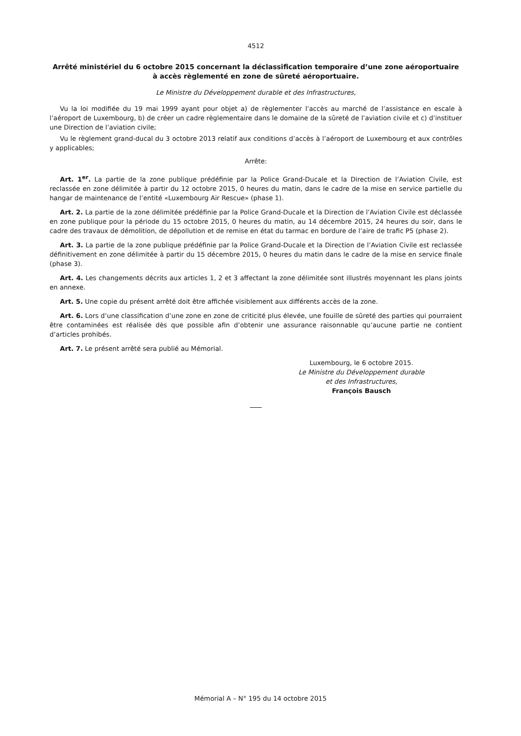4512
Arrêté ministériel du 6 octobre 2015 concernant la déclassification temporaire d’une zone aéroportuaire à accès règlementé en zone de sûreté aéroportuaire.
Le Ministre du Développement durable et des Infrastructures,
Vu la loi modifiée du 19 mai 1999 ayant pour objet a) de règlementer l’accès au marché de l’assistance en escale à l’aéroport de Luxembourg, b) de créer un cadre règlementaire dans le domaine de la sûreté de l’aviation civile et c) d’instituer une Direction de l’aviation civile;
Vu le règlement grand-ducal du 3 octobre 2013 relatif aux conditions d’accès à l’aéroport de Luxembourg et aux contrôles y applicables;
Arrête:
Art. 1<sup>er</sup>. La partie de la zone publique prédéfinie par la Police Grand-Ducale et la Direction de l’Aviation Civile, est reclassée en zone délimitée à partir du 12 octobre 2015, 0 heures du matin, dans le cadre de la mise en service partielle du hangar de maintenance de l’entité «Luxembourg Air Rescue» (phase 1).
Art. 2. La partie de la zone délimitée prédéfinie par la Police Grand-Ducale et la Direction de l’Aviation Civile est déclassée en zone publique pour la période du 15 octobre 2015, 0 heures du matin, au 14 décembre 2015, 24 heures du soir, dans le cadre des travaux de démolition, de dépollution et de remise en état du tarmac en bordure de l’aire de trafic P5 (phase 2).
Art. 3. La partie de la zone publique prédéfinie par la Police Grand-Ducale et la Direction de l’Aviation Civile est reclassée définitivement en zone délimitée à partir du 15 décembre 2015, 0 heures du matin dans le cadre de la mise en service finale (phase 3).
Art. 4. Les changements décrits aux articles 1, 2 et 3 affectant la zone délimitée sont illustrés moyennant les plans joints en annexe.
Art. 5. Une copie du présent arrêté doit être affichée visiblement aux différents accès de la zone.
Art. 6. Lors d’une classification d’une zone en zone de criticité plus élevée, une fouille de sûreté des parties qui pourraient être contaminées est réalisée dès que possible afin d’obtenir une assurance raisonnable qu’aucune partie ne contient d’articles prohibés.
Art. 7. Le présent arrêté sera publié au Mémorial.
Luxembourg, le 6 octobre 2015.
Le Ministre du Développement durable
et des Infrastructures,
François Bausch
Mémorial A – N° 195 du 14 octobre 2015